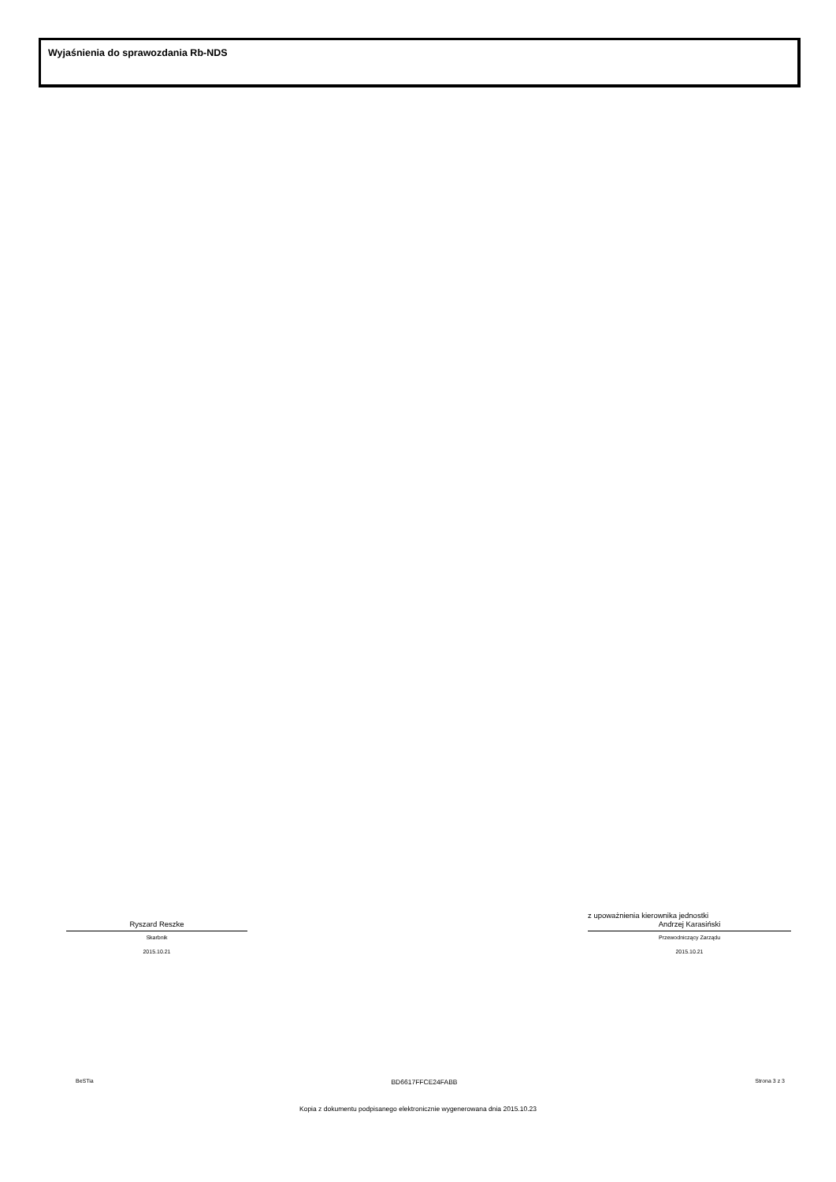Wyjaśnienia do sprawozdania Rb-NDS
Ryszard Reszke
Skarbnik
2015.10.21
z upoważnienia kierownika jednostki
Andrzej Karasiński
Przewodniczący Zarządu
2015.10.21
BeSTia BD6617FFCE24FABB Strona 3 z 3
Kopia z dokumentu podpisanego elektronicznie wygenerowana dnia 2015.10.23